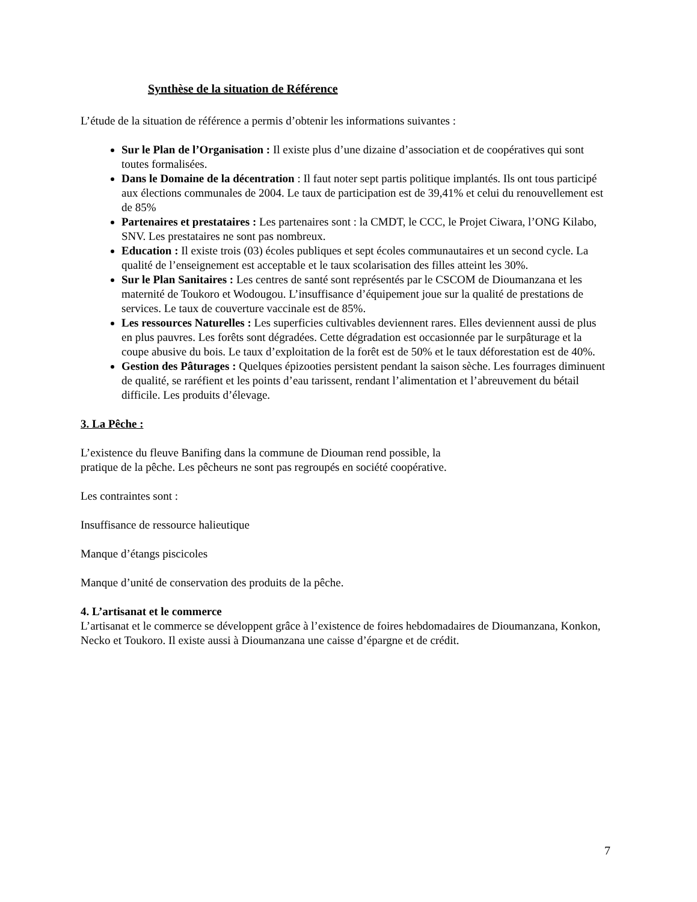Synthèse de la situation de Référence
L’étude de la situation de référence a permis d’obtenir les informations suivantes :
Sur le Plan de l’Organisation : Il existe plus d’une dizaine d’association et de coopératives qui sont toutes formalisées.
Dans le Domaine de la décentration : Il faut noter sept partis politique implantés. Ils ont tous participé aux élections communales de 2004. Le taux de participation est de 39,41% et celui du renouvellement est de 85%
Partenaires et prestataires : Les partenaires sont : la CMDT, le CCC, le Projet Ciwara, l’ONG Kilabo, SNV. Les prestataires ne sont pas nombreux.
Education : Il existe trois (03) écoles publiques et sept écoles communautaires et un second cycle. La qualité de l’enseignement est acceptable et le taux scolarisation des filles atteint les 30%.
Sur le Plan Sanitaires : Les centres de santé sont représentés par le CSCOM de Dioumanzana et les maternité de Toukoro et Wodougou. L’insuffisance d’équipement joue sur la qualité de prestations de services. Le taux de couverture vaccinale est de 85%.
Les ressources Naturelles : Les superficies cultivables deviennent rares. Elles deviennent aussi de plus en plus pauvres. Les forêts sont dégradées. Cette dégradation est occasionnée par le surpâturage et la coupe abusive du bois. Le taux d’exploitation de la forêt est de 50% et le taux déforestation est de 40%.
Gestion des Pâturages : Quelques épizooties persistent pendant la saison sèche. Les fourrages diminuent de qualité, se raréfient et les points d’eau tarissent, rendant l’alimentation et l’abreuvement du bétail difficile. Les produits d’élevage.
3. La Pêche :
L’existence du fleuve Banifing dans la commune de Diouman rend possible, la
pratique de la pêche. Les pêcheurs ne sont pas regroupés en société coopérative.
Les contraintes sont :
Insuffisance de ressource halieutique
Manque d’étangs piscicoles
Manque d’unité de conservation des produits de la pêche.
4. L’artisanat et le commerce
L’artisanat et le commerce se développent grâce à l’existence de foires hebdomadaires de Dioumanzana, Konkon, Necko et Toukoro. Il existe aussi à Dioumanzana une caisse d’épargne et de crédit.
7